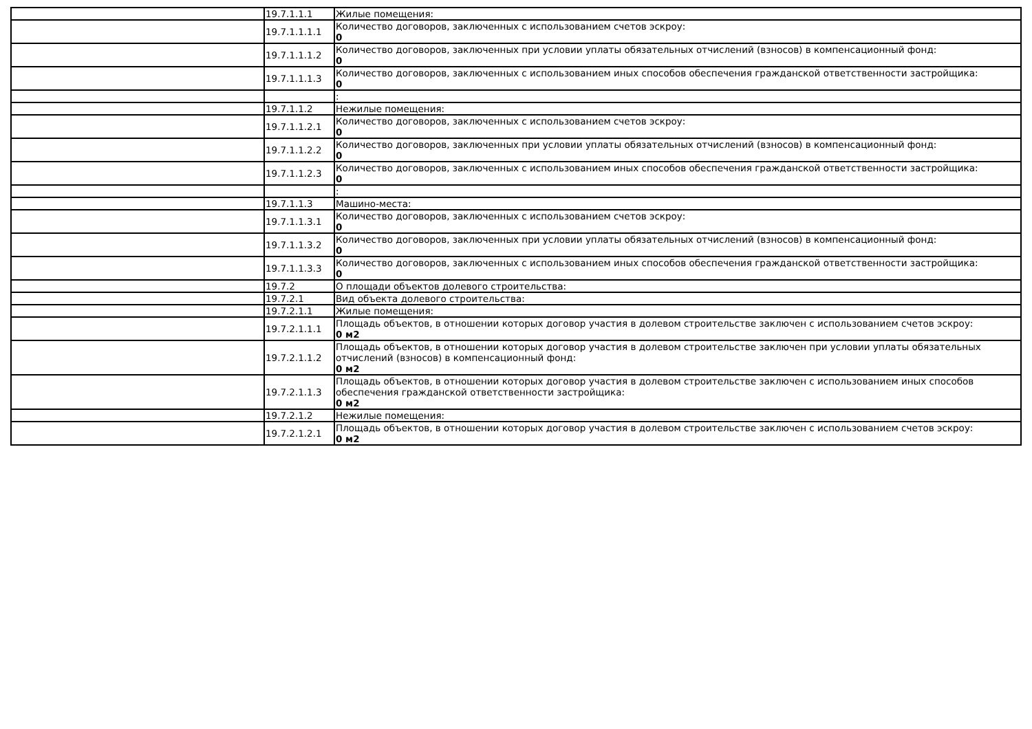| | 19.7.1.1.1 | Жилые помещения: |
| | 19.7.1.1.1.1 | Количество договоров, заключенных с использованием счетов эскроу: 0 |
| | 19.7.1.1.1.2 | Количество договоров, заключенных при условии уплаты обязательных отчислений (взносов) в компенсационный фонд: 0 |
| | 19.7.1.1.1.3 | Количество договоров, заключенных с использованием иных способов обеспечения гражданской ответственности застройщика: 0 |
| | | : |
| | 19.7.1.1.2 | Нежилые помещения: |
| | 19.7.1.1.2.1 | Количество договоров, заключенных с использованием счетов эскроу: 0 |
| | 19.7.1.1.2.2 | Количество договоров, заключенных при условии уплаты обязательных отчислений (взносов) в компенсационный фонд: 0 |
| | 19.7.1.1.2.3 | Количество договоров, заключенных с использованием иных способов обеспечения гражданской ответственности застройщика: 0 |
| | | : |
| | 19.7.1.1.3 | Машино-места: |
| | 19.7.1.1.3.1 | Количество договоров, заключенных с использованием счетов эскроу: 0 |
| | 19.7.1.1.3.2 | Количество договоров, заключенных при условии уплаты обязательных отчислений (взносов) в компенсационный фонд: 0 |
| | 19.7.1.1.3.3 | Количество договоров, заключенных с использованием иных способов обеспечения гражданской ответственности застройщика: 0 |
| | 19.7.2 | О площади объектов долевого строительства: |
| | 19.7.2.1 | Вид объекта долевого строительства: |
| | 19.7.2.1.1 | Жилые помещения: |
| | 19.7.2.1.1.1 | Площадь объектов, в отношении которых договор участия в долевом строительстве заключен с использованием счетов эскроу: 0 м2 |
| | 19.7.2.1.1.2 | Площадь объектов, в отношении которых договор участия в долевом строительстве заключен при условии уплаты обязательных отчислений (взносов) в компенсационный фонд: 0 м2 |
| | 19.7.2.1.1.3 | Площадь объектов, в отношении которых договор участия в долевом строительстве заключен с использованием иных способов обеспечения гражданской ответственности застройщика: 0 м2 |
| | 19.7.2.1.2 | Нежилые помещения: |
| | 19.7.2.1.2.1 | Площадь объектов, в отношении которых договор участия в долевом строительстве заключен с использованием счетов эскроу: 0 м2 |